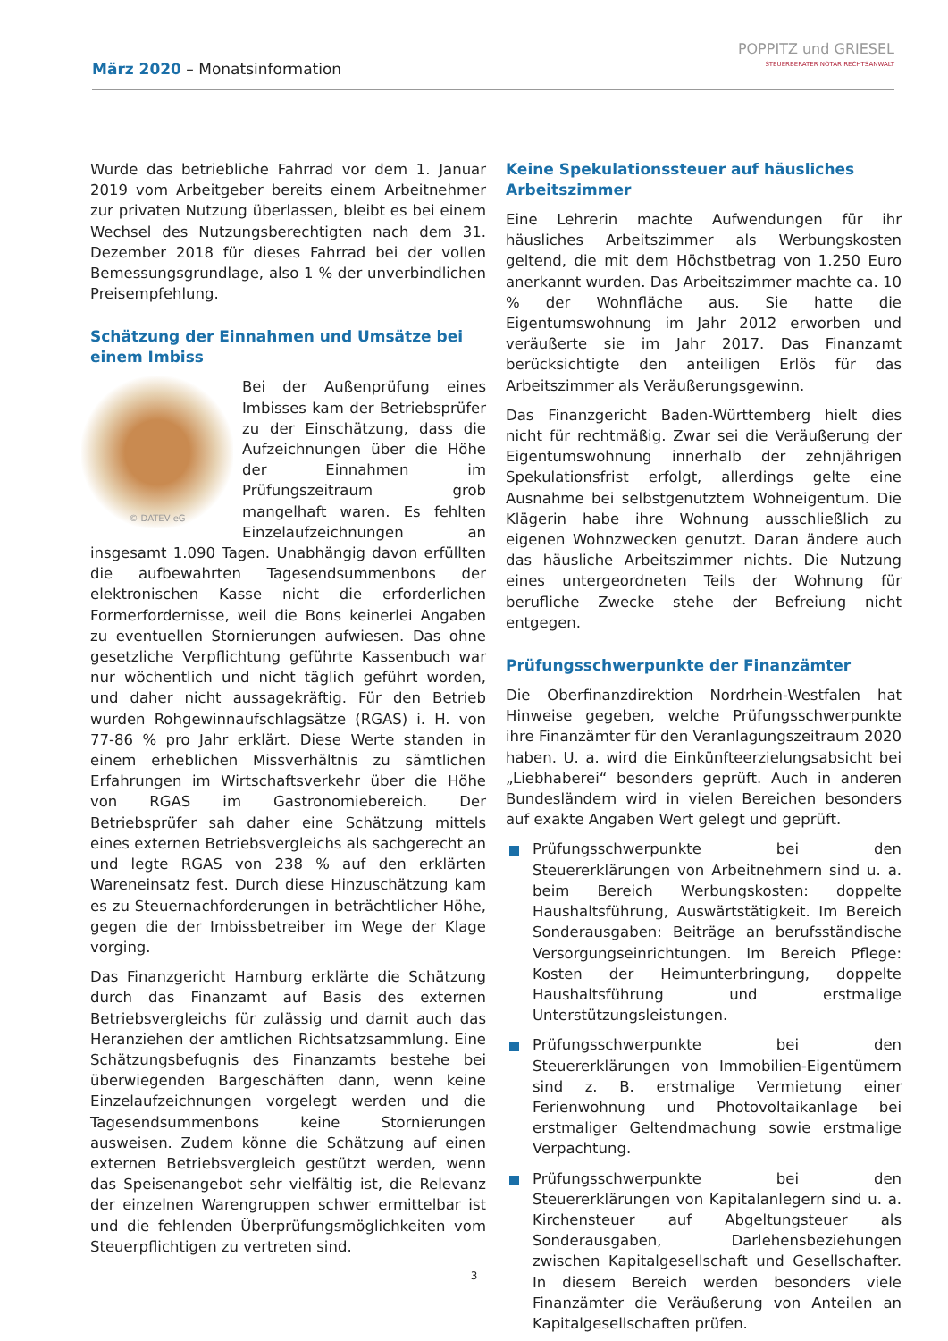März 2020 – Monatsinformation
POPPITZ und GRIESEL
STEUERBERATER NOTAR RECHTSANWALT
Wurde das betriebliche Fahrrad vor dem 1. Januar 2019 vom Arbeitgeber bereits einem Arbeitnehmer zur privaten Nutzung überlassen, bleibt es bei einem Wechsel des Nutzungsberechtigten nach dem 31. Dezember 2018 für dieses Fahrrad bei der vollen Bemessungsgrundlage, also 1 % der unverbindlichen Preisempfehlung.
Schätzung der Einnahmen und Umsätze bei einem Imbiss
© DATEV eG
Bei der Außenprüfung eines Imbisses kam der Betriebsprüfer zu der Einschätzung, dass die Aufzeichnungen über die Höhe der Einnahmen im Prüfungszeitraum grob mangelhaft waren. Es fehlten Einzelaufzeichnungen an insgesamt 1.090 Tagen. Unabhängig davon erfüllten die aufbewahrten Tagesendsummenbons der elektronischen Kasse nicht die erforderlichen Formerfordernisse, weil die Bons keinerlei Angaben zu eventuellen Stornierungen aufwiesen. Das ohne gesetzliche Verpflichtung geführte Kassenbuch war nur wöchentlich und nicht täglich geführt worden, und daher nicht aussagekräftig. Für den Betrieb wurden Rohgewinnaufschlagsätze (RGAS) i. H. von 77-86 % pro Jahr erklärt. Diese Werte standen in einem erheblichen Missverhältnis zu sämtlichen Erfahrungen im Wirtschaftsverkehr über die Höhe von RGAS im Gastronomiebereich. Der Betriebsprüfer sah daher eine Schätzung mittels eines externen Betriebsvergleichs als sachgerecht an und legte RGAS von 238 % auf den erklärten Wareneinsatz fest. Durch diese Hinzuschätzung kam es zu Steuernachforderungen in beträchtlicher Höhe, gegen die der Imbissbetreiber im Wege der Klage vorging.
Das Finanzgericht Hamburg erklärte die Schätzung durch das Finanzamt auf Basis des externen Betriebsvergleichs für zulässig und damit auch das Heranziehen der amtlichen Richtsatzsammlung. Eine Schätzungsbefugnis des Finanzamts bestehe bei überwiegenden Bargeschäften dann, wenn keine Einzelaufzeichnungen vorgelegt werden und die Tagesendsummenbons keine Stornierungen ausweisen. Zudem könne die Schätzung auf einen externen Betriebsvergleich gestützt werden, wenn das Speisenangebot sehr vielfältig ist, die Relevanz der einzelnen Warengruppen schwer ermittelbar ist und die fehlenden Überprüfungsmöglichkeiten vom Steuerpflichtigen zu vertreten sind.
Keine Spekulationssteuer auf häusliches Arbeitszimmer
Eine Lehrerin machte Aufwendungen für ihr häusliches Arbeitszimmer als Werbungskosten geltend, die mit dem Höchstbetrag von 1.250 Euro anerkannt wurden. Das Arbeitszimmer machte ca. 10 % der Wohnfläche aus. Sie hatte die Eigentumswohnung im Jahr 2012 erworben und veräußerte sie im Jahr 2017. Das Finanzamt berücksichtigte den anteiligen Erlös für das Arbeitszimmer als Veräußerungsgewinn.
Das Finanzgericht Baden-Württemberg hielt dies nicht für rechtmäßig. Zwar sei die Veräußerung der Eigentumswohnung innerhalb der zehnjährigen Spekulationsfrist erfolgt, allerdings gelte eine Ausnahme bei selbstgenutztem Wohneigentum. Die Klägerin habe ihre Wohnung ausschließlich zu eigenen Wohnzwecken genutzt. Daran ändere auch das häusliche Arbeitszimmer nichts. Die Nutzung eines untergeordneten Teils der Wohnung für berufliche Zwecke stehe der Befreiung nicht entgegen.
Prüfungsschwerpunkte der Finanzämter
Die Oberfinanzdirektion Nordrhein-Westfalen hat Hinweise gegeben, welche Prüfungsschwerpunkte ihre Finanzämter für den Veranlagungszeitraum 2020 haben. U. a. wird die Einkünfteerzielungsabsicht bei „Liebhaberei“ besonders geprüft. Auch in anderen Bundesländern wird in vielen Bereichen besonders auf exakte Angaben Wert gelegt und geprüft.
Prüfungsschwerpunkte bei den Steuererklärungen von Arbeitnehmern sind u. a. beim Bereich Werbungskosten: doppelte Haushaltsführung, Auswärtstätigkeit. Im Bereich Sonderausgaben: Beiträge an berufsständische Versorgungseinrichtungen. Im Bereich Pflege: Kosten der Heimunterbringung, doppelte Haushaltsführung und erstmalige Unterstützungsleistungen.
Prüfungsschwerpunkte bei den Steuererklärungen von Immobilien-Eigentümern sind z. B. erstmalige Vermietung einer Ferienwohnung und Photovoltaikanlage bei erstmaliger Geltendmachung sowie erstmalige Verpachtung.
Prüfungsschwerpunkte bei den Steuererklärungen von Kapitalanlegern sind u. a. Kirchensteuer auf Abgeltungsteuer als Sonderausgaben, Darlehensbeziehungen zwischen Kapitalgesellschaft und Gesellschafter. In diesem Bereich werden besonders viele Finanzämter die Veräußerung von Anteilen an Kapitalgesellschaften prüfen.
3